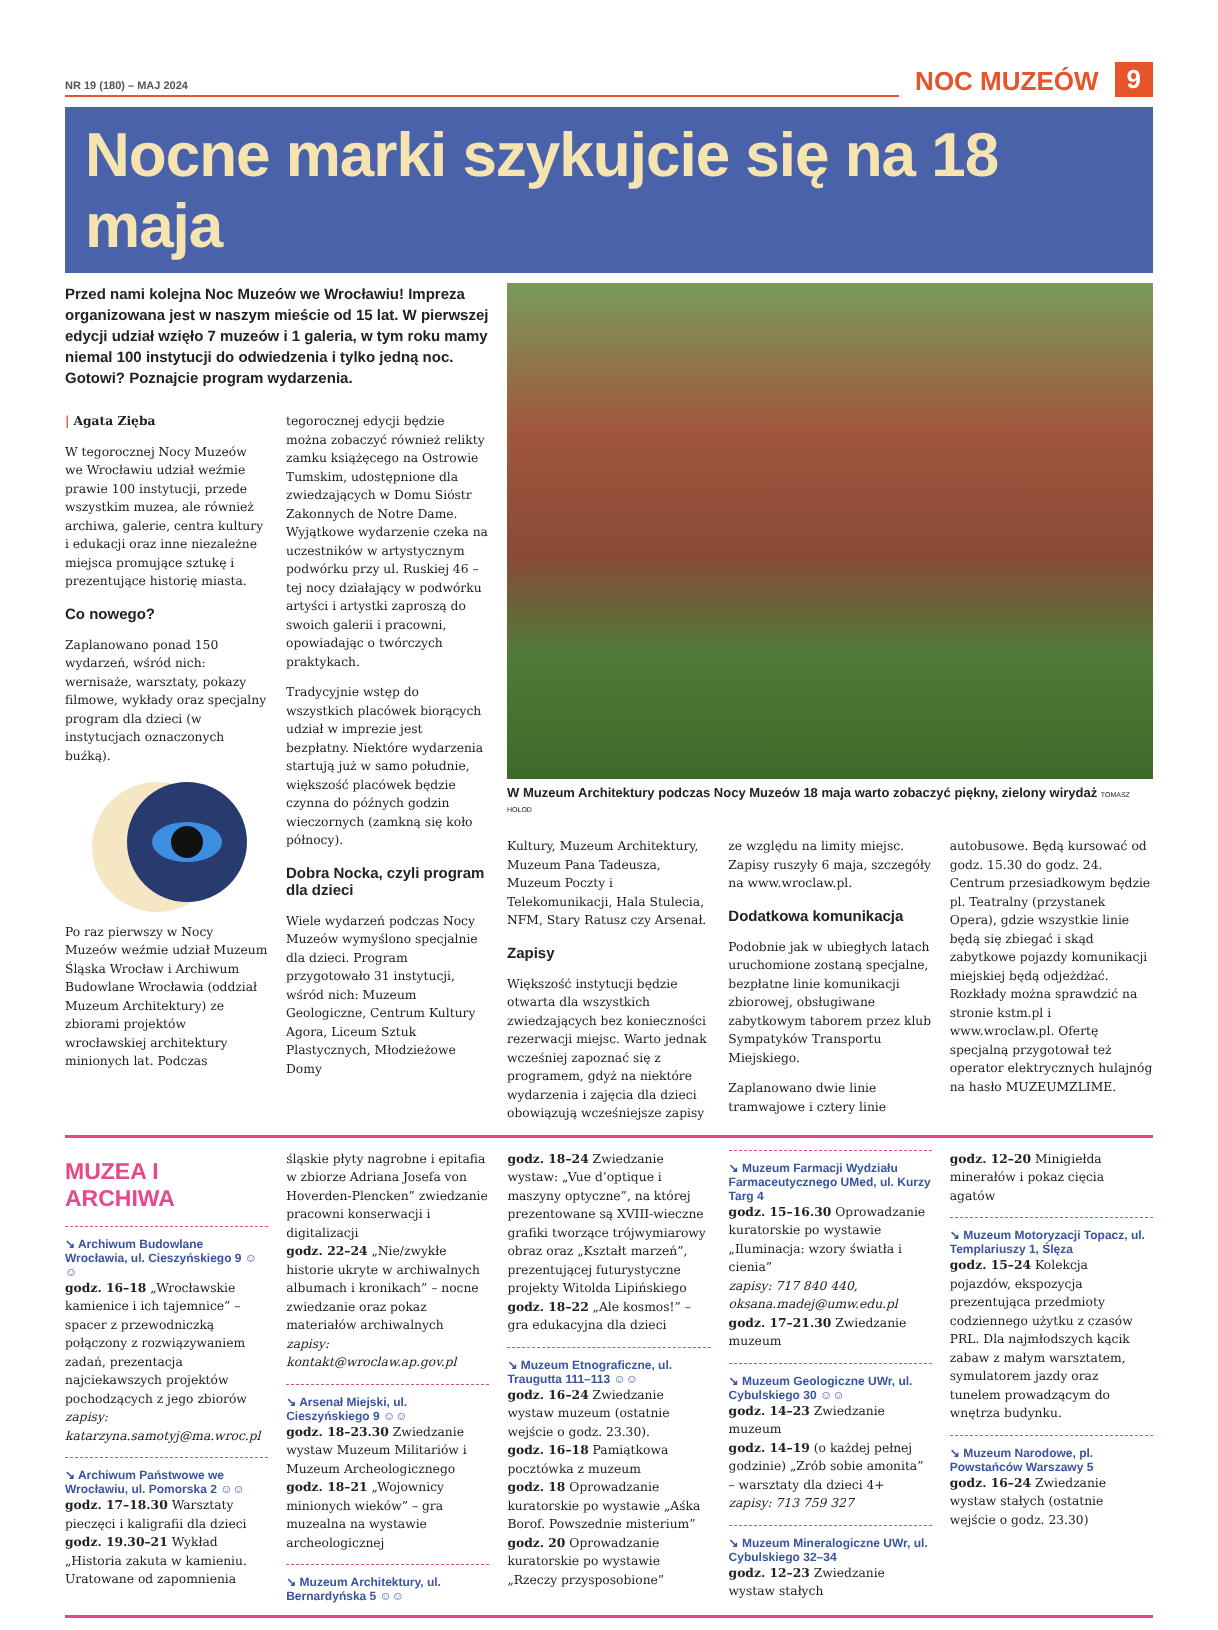NR 19 (180) – MAJ 2024
NOC MUZEÓW
9
Nocne marki szykujcie się na 18 maja
Przed nami kolejna Noc Muzeów we Wrocławiu! Impreza organizowana jest w naszym mieście od 15 lat. W pierwszej edycji udział wzięło 7 muzeów i 1 galeria, w tym roku mamy niemal 100 instytucji do odwiedzenia i tylko jedną noc. Gotowi? Poznajcie program wydarzenia.
| Agata Zięba
W tegorocznej Nocy Muzeów we Wrocławiu udział weźmie prawie 100 instytucji, przede wszystkim muzea, ale również archiwa, galerie, centra kultury i edukacji oraz inne niezależne miejsca promujące sztukę i prezentujące historię miasta.
Co nowego?
Zaplanowano ponad 150 wydarzeń, wśród nich: wernisaże, warsztaty, pokazy filmowe, wykłady oraz specjalny program dla dzieci (w instytucjach oznaczonych buźką).
Po raz pierwszy w Nocy Muzeów weźmie udział Muzeum Śląska Wrocław i Archiwum Budowlane Wrocławia (oddział Muzeum Architektury) ze zbiorami projektów wrocławskiej architektury minionych lat. Podczas tegorocznej edycji będzie można zobaczyć również relikty zamku książęcego na Ostrowie Tumskim, udostępnione dla zwiedzających w Domu Sióstr Zakonnych de Notre Dame. Wyjątkowe wydarzenie czeka na uczestników w artystycznym podwórku przy ul. Ruskiej 46 – tej nocy działający w podwórku artyści i artystki zaproszą do swoich galerii i pracowni, opowiadając o twórczych praktykach.
Tradycyjnie wstęp do wszystkich placówek biorących udział w imprezie jest bezpłatny. Niektóre wydarzenia startują już w samo południe, większość placówek będzie czynna do późnych godzin wieczornych (zamkną się koło północy).
Dobra Nocka, czyli program dla dzieci
Wiele wydarzeń podczas Nocy Muzeów wymyślono specjalnie dla dzieci. Program przygotowało 31 instytucji, wśród nich: Muzeum Geologiczne, Centrum Kultury Agora, Liceum Sztuk Plastycznych, Młodzieżowe Domy
W Muzeum Architektury podczas Nocy Muzeów 18 maja warto zobaczyć piękny, zielony wirydaż TOMASZ HOŁOD
Kultury, Muzeum Architektury, Muzeum Pana Tadeusza, Muzeum Poczty i Telekomunikacji, Hala Stulecia, NFM, Stary Ratusz czy Arsenał.
Zapisy
Większość instytucji będzie otwarta dla wszystkich zwiedzających bez konieczności rezerwacji miejsc. Warto jednak wcześniej zapoznać się z programem, gdyż na niektóre wydarzenia i zajęcia dla dzieci obowiązują wcześniejsze zapisy ze względu na limity miejsc. Zapisy ruszyły 6 maja, szczegóły na www.wroclaw.pl.
Dodatkowa komunikacja
Podobnie jak w ubiegłych latach uruchomione zostaną specjalne, bezpłatne linie komunikacji zbiorowej, obsługiwane zabytkowym taborem przez klub Sympatyków Transportu Miejskiego.
Zaplanowano dwie linie tramwajowe i cztery linie autobusowe. Będą kursować od godz. 15.30 do godz. 24. Centrum przesiadkowym będzie pl. Teatralny (przystanek Opera), gdzie wszystkie linie będą się zbiegać i skąd zabytkowe pojazdy komunikacji miejskiej będą odjeżdżać. Rozkłady można sprawdzić na stronie kstm.pl i www.wroclaw.pl. Ofertę specjalną przygotował też operator elektrycznych hulajnóg na hasło MUZEUMZLIME.
MUZEA I ARCHIWA
↘ Archiwum Budowlane Wrocławia, ul. Cieszyńskiego 9 ☺☺
godz. 16–18 „Wrocławskie kamienice i ich tajemnice” – spacer z przewodniczką połączony z rozwiązywaniem zadań, prezentacja najciekawszych projektów pochodzących z jego zbiorów
zapisy: katarzyna.samotyj@ma.wroc.pl
↘ Archiwum Państwowe we Wrocławiu, ul. Pomorska 2 ☺☺
godz. 17–18.30 Warsztaty pieczęci i kaligrafii dla dzieci
godz. 19.30–21 Wykład „Historia zakuta w kamieniu. Uratowane od zapomnienia śląskie płyty nagrobne i epitafia w zbiorze Adriana Josefa von Hoverden-Plencken” zwiedzanie pracowni konserwacji i digitalizacji
godz. 22–24 „Nie/zwykłe historie ukryte w archiwalnych albumach i kronikach” – nocne zwiedzanie oraz pokaz materiałów archiwalnych
zapisy: kontakt@wroclaw.ap.gov.pl
↘ Arsenał Miejski, ul. Cieszyńskiego 9 ☺☺
godz. 18–23.30 Zwiedzanie wystaw Muzeum Militariów i Muzeum Archeologicznego
godz. 18–21 „Wojownicy minionych wieków” – gra muzealna na wystawie archeologicznej
↘ Muzeum Architektury, ul. Bernardyńska 5 ☺☺
godz. 18–24 Zwiedzanie wystaw: „Vue d’optique i maszyny optyczne”, na której prezentowane są XVIII-wieczne grafiki tworzące trójwymiarowy obraz oraz „Kształt marzeń”, prezentującej futurystyczne projekty Witolda Lipińskiego
godz. 18–22 „Ale kosmos!” – gra edukacyjna dla dzieci
↘ Muzeum Etnograficzne, ul. Traugutta 111–113 ☺☺
godz. 16–24 Zwiedzanie wystaw muzeum (ostatnie wejście o godz. 23.30).
godz. 16–18 Pamiątkowa pocztówka z muzeum
godz. 18 Oprowadzanie kuratorskie po wystawie „Aśka Borof. Powszednie misterium”
godz. 20 Oprowadzanie kuratorskie po wystawie „Rzeczy przysposobione”
↘ Muzeum Farmacji Wydziału Farmaceutycznego UMed, ul. Kurzy Targ 4
godz. 15–16.30 Oprowadzanie kuratorskie po wystawie „Iluminacja: wzory światła i cienia”
zapisy: 717 840 440, oksana.madej@umw.edu.pl
godz. 17–21.30 Zwiedzanie muzeum
↘ Muzeum Geologiczne UWr, ul. Cybulskiego 30 ☺☺
godz. 14–23 Zwiedzanie muzeum
godz. 14–19 (o każdej pełnej godzinie) „Zrób sobie amonita” – warsztaty dla dzieci 4+
zapisy: 713 759 327
↘ Muzeum Mineralogiczne UWr, ul. Cybulskiego 32–34
godz. 12–23 Zwiedzanie wystaw stałych
godz. 12–20 Minigiełda minerałów i pokaz cięcia agatów
↘ Muzeum Motoryzacji Topacz, ul. Templariuszy 1, Ślęza
godz. 15–24 Kolekcja pojazdów, ekspozycja prezentująca przedmioty codziennego użytku z czasów PRL. Dla najmłodszych kącik zabaw z małym warsztatem, symulatorem jazdy oraz tunelem prowadzącym do wnętrza budynku.
↘ Muzeum Narodowe, pl. Powstańców Warszawy 5
godz. 16–24 Zwiedzanie wystaw stałych (ostatnie wejście o godz. 23.30)